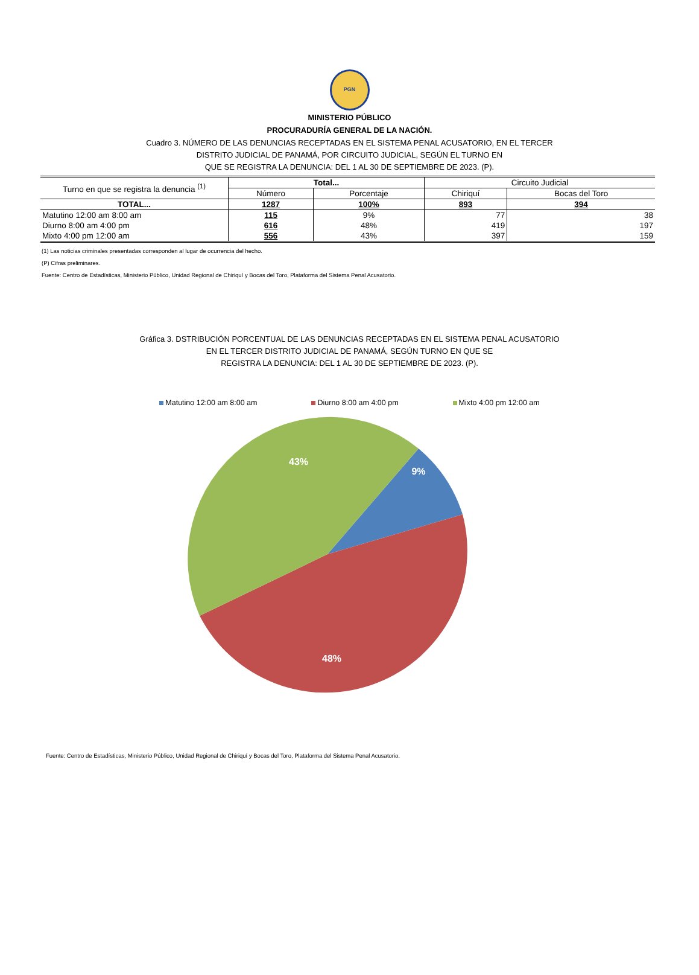PGN
MINISTERIO PÚBLICO
PROCURADURÍA GENERAL DE LA NACIÓN.
Cuadro 3. NÚMERO DE LAS DENUNCIAS RECEPTADAS EN EL SISTEMA PENAL ACUSATORIO, EN EL TERCER
DISTRITO JUDICIAL DE PANAMÁ, POR CIRCUITO JUDICIAL, SEGÚN EL TURNO EN
QUE SE REGISTRA LA DENUNCIA: DEL 1 AL 30 DE SEPTIEMBRE DE 2023. (P).
| Turno en que se registra la denuncia <sup>(1)</sup> | Total... | | Circuito Judicial | |
| --- | --- | --- | --- | --- |
| | Número | Porcentaje | Chiriquí | Bocas del Toro |
| TOTAL... | 1287 | 100% | 893 | 394 |
| Matutino 12:00 am 8:00 am | 115 | 9% | 77 | 38 |
| Diurno 8:00 am 4:00 pm | 616 | 48% | 419 | 197 |
| Mixto 4:00 pm 12:00 am | 556 | 43% | 397 | 159 |
(1) Las noticias criminales presentadas corresponden al lugar de ocurrencia del hecho.
(P) Cifras preliminares.
Fuente: Centro de Estadísticas, Ministerio Público, Unidad Regional de Chiriquí y Bocas del Toro, Plataforma del Sistema Penal Acusatorio.
Gráfica 3. DSTRIBUCIÓN PORCENTUAL DE LAS DENUNCIAS RECEPTADAS EN EL SISTEMA PENAL ACUSATORIO
EN EL TERCER DISTRITO JUDICIAL DE PANAMÁ, SEGÚN TURNO EN QUE SE
REGISTRA LA DENUNCIA: DEL 1 AL 30 DE SEPTIEMBRE DE 2023. (P).
Matutino 12:00 am 8:00 am Diurno 8:00 am 4:00 pm Mixto 4:00 pm 12:00 am
9%
48%
43%
Fuente: Centro de Estadísticas, Ministerio Público, Unidad Regional de Chiriquí y Bocas del Toro, Plataforma del Sistema Penal Acusatorio.